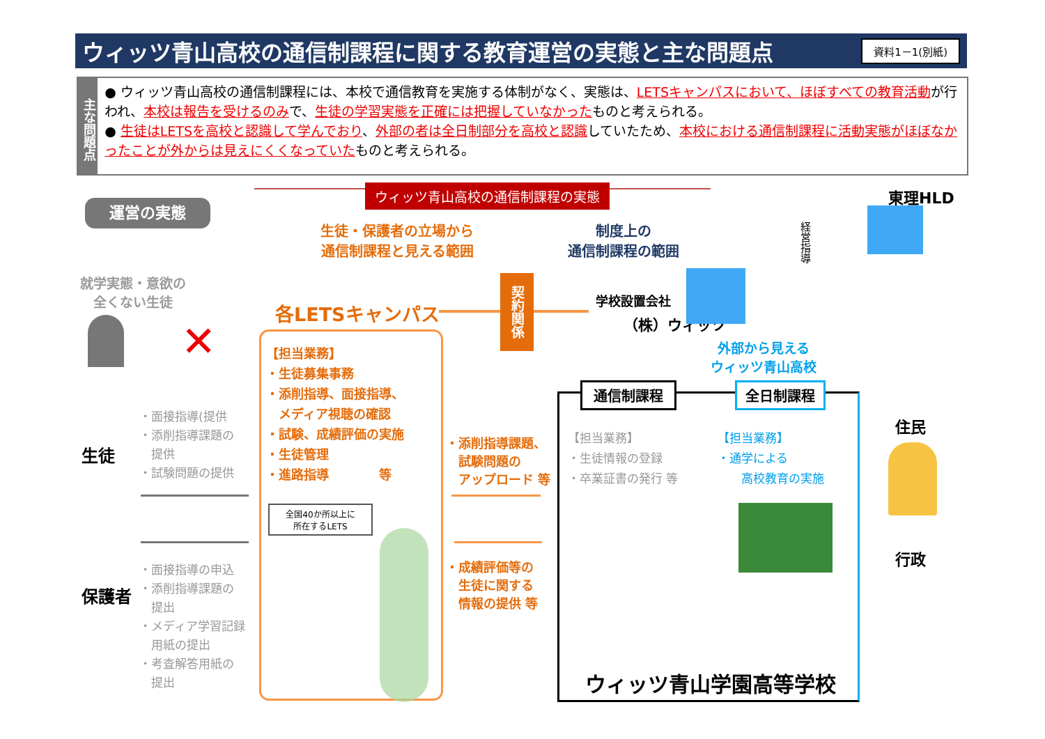ウィッツ青山高校の通信制課程に関する教育運営の実態と主な問題点 資料1－1(別紙)
主な問題点
● ウィッツ青山高校の通信制課程には、本校で通信教育を実施する体制がなく、実態は、LETSキャンパスにおいて、ほぼすべての教育活動が行われ、本校は報告を受けるのみで、生徒の学習実態を正確には把握していなかったものと考えられる。
● 生徒はLETSを高校と認識して学んでおり、外部の者は全日制部分を高校と認識していたため、本校における通信制課程に活動実態がほぼなかったことが外からは見えにくくなっていたものと考えられる。
運営の実態
ウィッツ青山高校の通信制課程の実態
生徒・保護者の立場から
通信制課程と見える範囲
制度上の
通信制課程の範囲
東理HLD
経営指導
就学実態・意欲の
全くない生徒
✕
各LETSキャンパス
契約関係
学校設置会社
（株）ウィッツ
【担当業務】
・生徒募集事務
・添削指導、面接指導、
　メディア視聴の確認
・試験、成績評価の実施
・生徒管理
・進路指導　　　　等
全国40か所以上に
所在するLETS
・添削指導課題、
　試験問題の
　アップロード 等
・成績評価等の
　生徒に関する
　情報の提供 等
生徒
・面接指導(提供
・添削指導課題の
　提供
・試験問題の提供
保護者
・面接指導の申込
・添削指導課題の
　提出
・メディア学習記録
　用紙の提出
・考査解答用紙の
　提出
外部から見える
ウィッツ青山高校
通信制課程 全日制課程
【担当業務】
・生徒情報の登録
・卒業証書の発行 等
【担当業務】
・通学による
　　高校教育の実施
ウィッツ青山学園高等学校
住民
行政